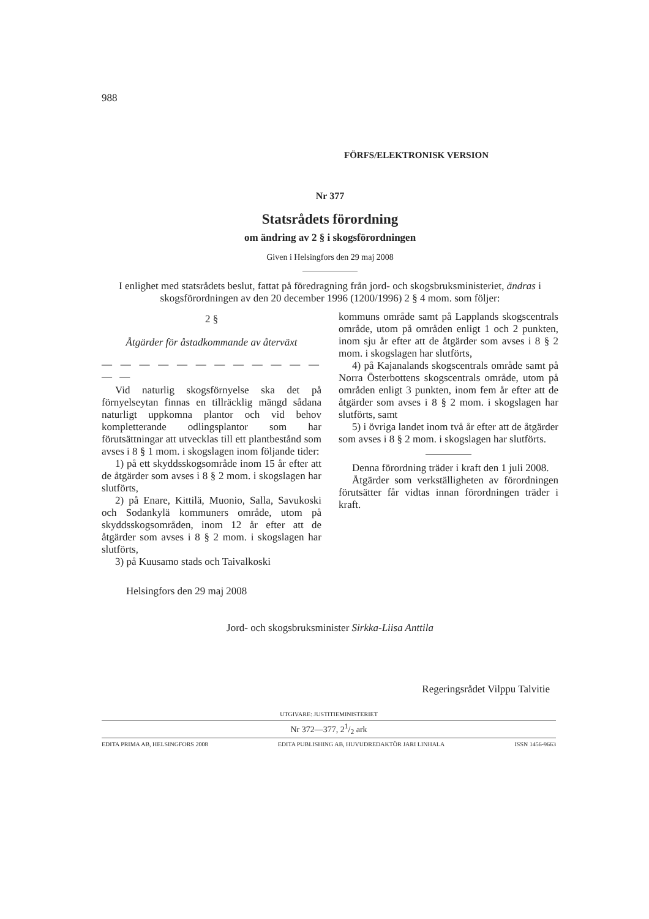988
FÖRFS/ELEKTRONISK VERSION
Nr 377
Statsrådets förordning
om ändring av 2 § i skogsförordningen
Given i Helsingfors den 29 maj 2008
I enlighet med statsrådets beslut, fattat på föredragning från jord- och skogsbruksministeriet, ändras i skogsförordningen av den 20 december 1996 (1200/1996) 2 § 4 mom. som följer:
2 §
Åtgärder för åstadkommande av återväxt
— — — — — — — — — — — — — —
Vid naturlig skogsförnyelse ska det på förnyelseytan finnas en tillräcklig mängd sådana naturligt uppkomna plantor och vid behov kompletterande odlingsplantor som har förutsättningar att utvecklas till ett plantbestånd som avses i 8 § 1 mom. i skogslagen inom följande tider:
1) på ett skyddsskogsområde inom 15 år efter att de åtgärder som avses i 8 § 2 mom. i skogslagen har slutförts,
2) på Enare, Kittilä, Muonio, Salla, Savukoski och Sodankylä kommuners område, utom på skyddsskogsområden, inom 12 år efter att de åtgärder som avses i 8 § 2 mom. i skogslagen har slutförts,
3) på Kuusamo stads och Taivalkoski
kommuns område samt på Lapplands skogscentrals område, utom på områden enligt 1 och 2 punkten, inom sju år efter att de åtgärder som avses i 8 § 2 mom. i skogslagen har slutförts,
4) på Kajanalands skogscentrals område samt på Norra Österbottens skogscentrals område, utom på områden enligt 3 punkten, inom fem år efter att de åtgärder som avses i 8 § 2 mom. i skogslagen har slutförts, samt
5) i övriga landet inom två år efter att de åtgärder som avses i 8 § 2 mom. i skogslagen har slutförts.
Denna förordning träder i kraft den 1 juli 2008.
Åtgärder som verkställigheten av förordningen förutsätter får vidtas innan förordningen träder i kraft.
Helsingfors den 29 maj 2008
Jord- och skogsbruksminister Sirkka-Liisa Anttila
Regeringsrådet Vilppu Talvitie
UTGIVARE: JUSTITIEMINISTERIET
Nr 372—377, 21/2 ark
EDITA PRIMA AB, HELSINGFORS 2008 EDITA PUBLISHING AB, HUVUDREDAKTÖR JARI LINHALA ISSN 1456-9663